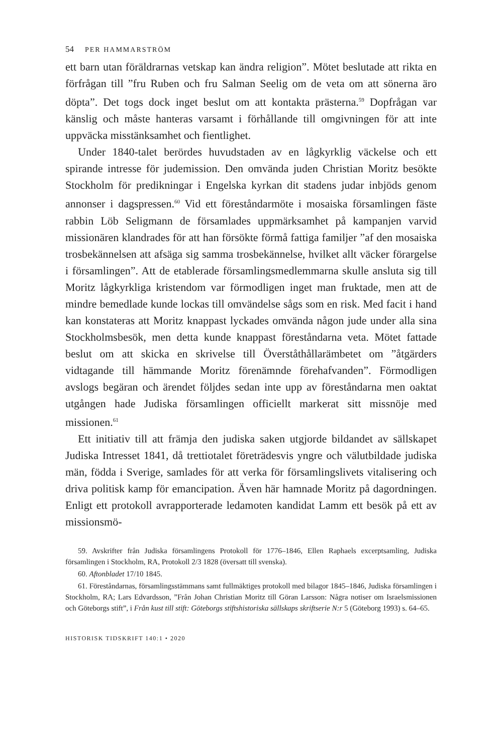54 PER HAMMARSTRÖM
ett barn utan föräldrarnas vetskap kan ändra religion”. Mötet beslutade att rikta en förfrågan till ”fru Ruben och fru Salman Seelig om de veta om att sönerna äro döpta”. Det togs dock inget beslut om att kontakta prästerna.<sup>59</sup> Dopfrågan var känslig och måste hanteras varsamt i förhållande till omgivningen för att inte uppväcka misstänksamhet och fientlighet.
Under 1840-talet berördes huvudstaden av en lågkyrklig väckelse och ett spirande intresse för judemission. Den omvända juden Christian Moritz besökte Stockholm för predikningar i Engelska kyrkan dit stadens judar inbjöds genom annonser i dagspressen.<sup>60</sup> Vid ett föreståndarmöte i mosaiska församlingen fäste rabbin Löb Seligmann de församlades uppmärksamhet på kampanjen varvid missionären klandrades för att han försökte förmå fattiga familjer ”af den mosaiska trosbekännelsen att afsäga sig samma trosbekännelse, hvilket allt väcker förargelse i församlingen”. Att de etablerade församlingsmedlemmarna skulle ansluta sig till Moritz lågkyrkliga kristendom var förmodligen inget man fruktade, men att de mindre bemedlade kunde lockas till omvändelse sågs som en risk. Med facit i hand kan konstateras att Moritz knappast lyckades omvända någon jude under alla sina Stockholmsbesök, men detta kunde knappast föreståndarna veta. Mötet fattade beslut om att skicka en skrivelse till Överståthållarämbetet om ”åtgärders vidtagande till hämmande Moritz förenämnde förehafvanden”. Förmodligen avslogs begäran och ärendet följdes sedan inte upp av föreståndarna men oaktat utgången hade Judiska församlingen officiellt markerat sitt missnöje med missionen.<sup>61</sup>
Ett initiativ till att främja den judiska saken utgjorde bildandet av sällskapet Judiska Intresset 1841, då trettiotalet företrädesvis yngre och välutbildade judiska män, födda i Sverige, samlades för att verka för församlingslivets vitalisering och driva politisk kamp för emancipation. Även här hamnade Moritz på dagordningen. Enligt ett protokoll avrapporterade ledamoten kandidat Lamm ett besök på ett av missionsmö-
59. Avskrifter från Judiska församlingens Protokoll för 1776–1846, Ellen Raphaels excerptsamling, Judiska församlingen i Stockholm, RA, Protokoll 2/3 1828 (översatt till svenska).
60. Aftonbladet 17/10 1845.
61. Föreståndarnas, församlingsstämmans samt fullmäktiges protokoll med bilagor 1845–1846, Judiska församlingen i Stockholm, RA; Lars Edvardsson, ”Från Johan Christian Moritz till Göran Larsson: Några notiser om Israelsmissionen och Göteborgs stift”, i Från kust till stift: Göteborgs stiftshistoriska sällskaps skriftserie N:r 5 (Göteborg 1993) s. 64–65.
HISTORISK TIDSKRIFT 140:1 • 2020